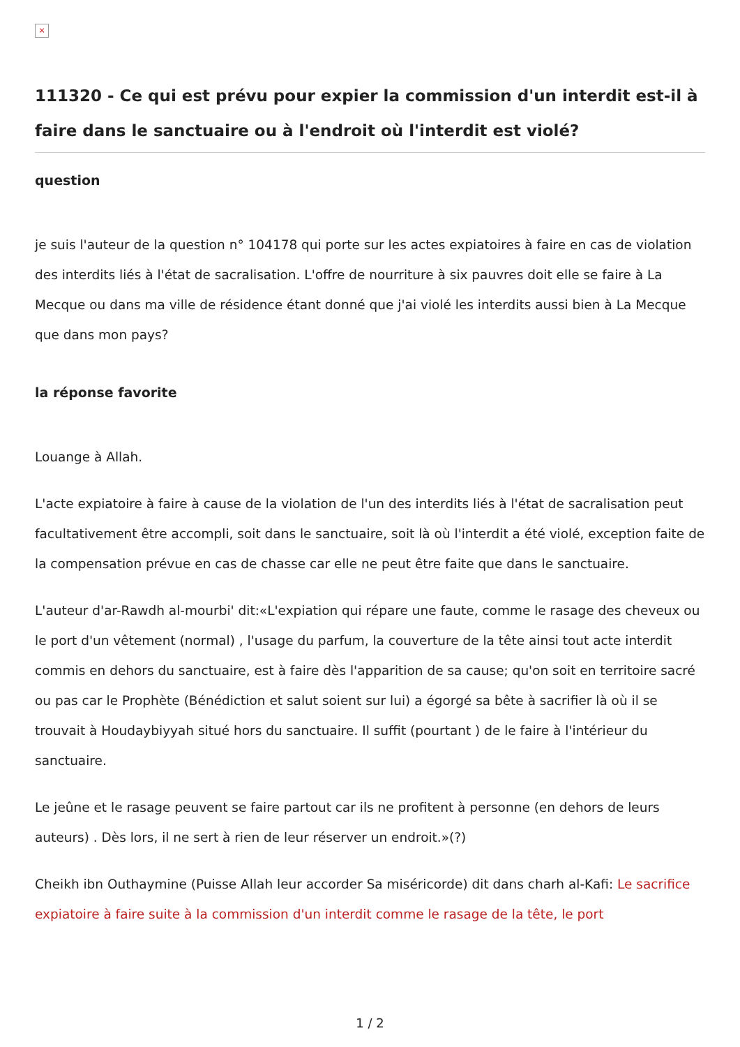×
111320 - Ce qui est prévu pour expier la commission d'un interdit est-il à faire dans le sanctuaire ou à l'endroit où l'interdit est violé?
question
je suis l'auteur de la question n° 104178 qui porte sur les actes expiatoires à faire en cas de violation des interdits liés à l'état de sacralisation. L'offre de nourriture à six pauvres doit elle se faire à La Mecque ou dans ma ville de résidence étant donné que j'ai violé les interdits aussi bien à La Mecque que dans mon pays?
la réponse favorite
Louange à Allah.
L'acte expiatoire à faire à cause de la violation de l'un des interdits liés à l'état de sacralisation peut facultativement être accompli, soit dans le sanctuaire, soit là où l'interdit a été violé, exception faite de la compensation prévue en cas de chasse car elle ne peut être faite que dans le sanctuaire.
L'auteur d'ar-Rawdh al-mourbi' dit:«L'expiation qui répare une faute, comme le rasage des cheveux ou le port d'un vêtement (normal) , l'usage du parfum, la couverture de la tête ainsi tout acte interdit commis en dehors du sanctuaire, est à faire dès l'apparition de sa cause; qu'on soit en territoire sacré ou pas car le Prophète (Bénédiction et salut soient sur lui) a égorgé sa bête à sacrifier là où il se trouvait à Houdaybiyyah situé hors du sanctuaire. Il suffit (pourtant ) de le faire à l'intérieur du sanctuaire.
Le jeûne et le rasage peuvent se faire partout car ils ne profitent à personne (en dehors de leurs auteurs) . Dès lors, il ne sert à rien de leur réserver un endroit.»(?)
Cheikh ibn Outhaymine (Puisse Allah leur accorder Sa miséricorde) dit dans charh al-Kafi: Le sacrifice expiatoire à faire suite à la commission d'un interdit comme le rasage de la tête, le port
1 / 2